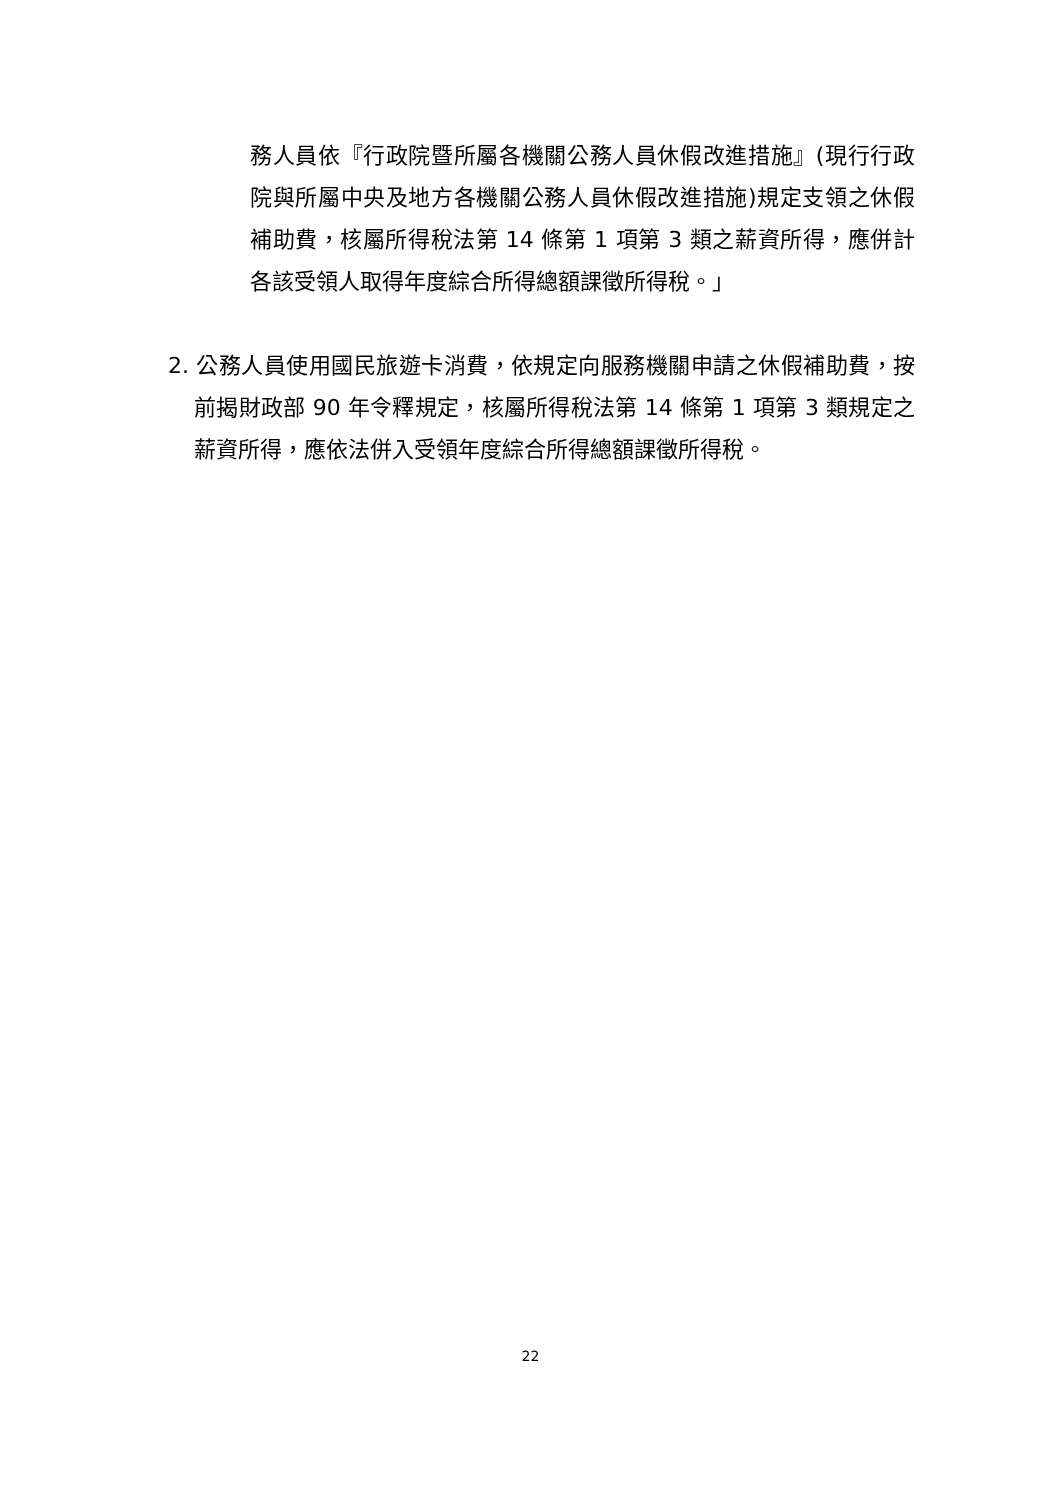務人員依『行政院暨所屬各機關公務人員休假改進措施』(現行行政院與所屬中央及地方各機關公務人員休假改進措施)規定支領之休假補助費，核屬所得稅法第 14 條第 1 項第 3 類之薪資所得，應併計各該受領人取得年度綜合所得總額課徵所得稅。」
2. 公務人員使用國民旅遊卡消費，依規定向服務機關申請之休假補助費，按前揭財政部 90 年令釋規定，核屬所得稅法第 14 條第 1 項第 3 類規定之薪資所得，應依法併入受領年度綜合所得總額課徵所得稅。
22